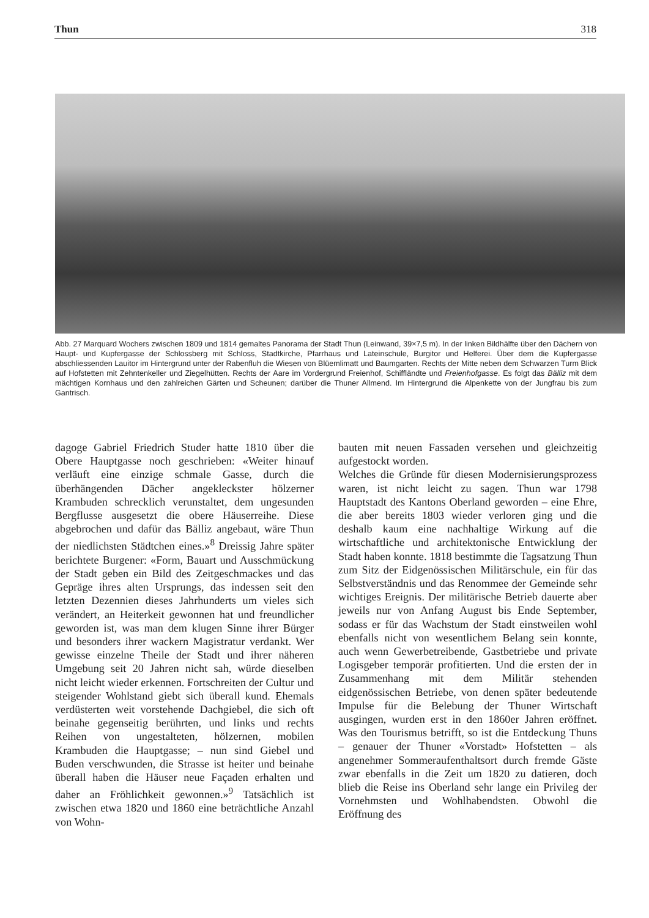Thun 318
Abb. 27 Marquard Wochers zwischen 1809 und 1814 gemaltes Panorama der Stadt Thun (Leinwand, 39×7,5 m). In der linken Bildhälfte über den Dächern von Haupt- und Kupfergasse der Schlossberg mit Schloss, Stadtkirche, Pfarrhaus und Lateinschule, Burgitor und Helferei. Über dem die Kupfergasse abschliessenden Lauitor im Hintergrund unter der Rabenfluh die Wiesen von Blüemlimatt und Baumgarten. Rechts der Mitte neben dem Schwarzen Turm Blick auf Hofstetten mit Zehntenkeller und Ziegelhütten. Rechts der Aare im Vordergrund Freienhof, Schiffländte und Freienhofgasse. Es folgt das Bälliz mit dem mächtigen Kornhaus und den zahlreichen Gärten und Scheunen; darüber die Thuner Allmend. Im Hintergrund die Alpenkette von der Jungfrau bis zum Gantrisch.
dagoge Gabriel Friedrich Studer hatte 1810 über die Obere Hauptgasse noch geschrieben: «Weiter hinauf verläuft eine einzige schmale Gasse, durch die überhängenden Dächer angekleckster hölzerner Krambuden schrecklich verunstaltet, dem ungesunden Bergflusse ausgesetzt die obere Häuserreihe. Diese abgebrochen und dafür das Bälliz angebaut, wäre Thun der niedlichsten Städtchen eines.»<sup>8</sup> Dreissig Jahre später berichtete Burgener: «Form, Bauart und Ausschmückung der Stadt geben ein Bild des Zeitgeschmackes und das Gepräge ihres alten Ursprungs, das indessen seit den letzten Dezennien dieses Jahrhunderts um vieles sich verändert, an Heiterkeit gewonnen hat und freundlicher geworden ist, was man dem klugen Sinne ihrer Bürger und besonders ihrer wackern Magistratur verdankt. Wer gewisse einzelne Theile der Stadt und ihrer näheren Umgebung seit 20 Jahren nicht sah, würde dieselben nicht leicht wieder erkennen. Fortschreiten der Cultur und steigender Wohlstand giebt sich überall kund. Ehemals verdüsterten weit vorstehende Dachgiebel, die sich oft beinahe gegenseitig berührten, und links und rechts Reihen von ungestalteten, hölzernen, mobilen Krambuden die Hauptgasse; – nun sind Giebel und Buden verschwunden, die Strasse ist heiter und beinahe überall haben die Häuser neue Façaden erhalten und daher an Fröhlichkeit gewonnen.»<sup>9</sup> Tatsächlich ist zwischen etwa 1820 und 1860 eine beträchtliche Anzahl von Wohn-
bauten mit neuen Fassaden versehen und gleichzeitig aufgestockt worden.
Welches die Gründe für diesen Modernisierungsprozess waren, ist nicht leicht zu sagen. Thun war 1798 Hauptstadt des Kantons Oberland geworden – eine Ehre, die aber bereits 1803 wieder verloren ging und die deshalb kaum eine nachhaltige Wirkung auf die wirtschaftliche und architektonische Entwicklung der Stadt haben konnte. 1818 bestimmte die Tagsatzung Thun zum Sitz der Eidgenössischen Militärschule, ein für das Selbstverständnis und das Renommee der Gemeinde sehr wichtiges Ereignis. Der militärische Betrieb dauerte aber jeweils nur von Anfang August bis Ende September, sodass er für das Wachstum der Stadt einstweilen wohl ebenfalls nicht von wesentlichem Belang sein konnte, auch wenn Gewerbetreibende, Gastbetriebe und private Logisgeber temporär profitierten. Und die ersten der in Zusammenhang mit dem Militär stehenden eidgenössischen Betriebe, von denen später bedeutende Impulse für die Belebung der Thuner Wirtschaft ausgingen, wurden erst in den 1860er Jahren eröffnet. Was den Tourismus betrifft, so ist die Entdeckung Thuns – genauer der Thuner «Vorstadt» Hofstetten – als angenehmer Sommeraufenthaltsort durch fremde Gäste zwar ebenfalls in die Zeit um 1820 zu datieren, doch blieb die Reise ins Oberland sehr lange ein Privileg der Vornehmsten und Wohlhabendsten. Obwohl die Eröffnung des